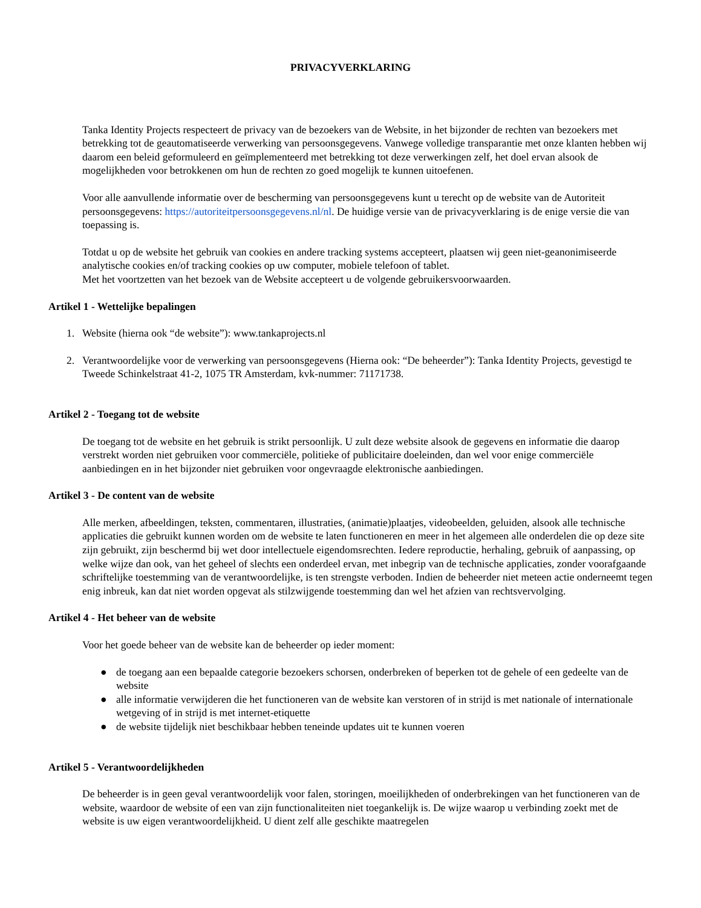PRIVACYVERKLARING
Tanka Identity Projects respecteert de privacy van de bezoekers van de Website, in het bijzonder de rechten van bezoekers met betrekking tot de geautomatiseerde verwerking van persoonsgegevens. Vanwege volledige transparantie met onze klanten hebben wij daarom een beleid geformuleerd en geïmplementeerd met betrekking tot deze verwerkingen zelf, het doel ervan alsook de mogelijkheden voor betrokkenen om hun de rechten zo goed mogelijk te kunnen uitoefenen.
Voor alle aanvullende informatie over de bescherming van persoonsgegevens kunt u terecht op de website van de Autoriteit persoonsgegevens: https://autoriteitpersoonsgegevens.nl/nl. De huidige versie van de privacyverklaring is de enige versie die van toepassing is.
Totdat u op de website het gebruik van cookies en andere tracking systems accepteert, plaatsen wij geen niet-geanonimiseerde analytische cookies en/of tracking cookies op uw computer, mobiele telefoon of tablet.
Met het voortzetten van het bezoek van de Website accepteert u de volgende gebruikersvoorwaarden.
Artikel 1 - Wettelijke bepalingen
1. Website (hierna ook “de website”): www.tankaprojects.nl
2. Verantwoordelijke voor de verwerking van persoonsgegevens (Hierna ook: “De beheerder”): Tanka Identity Projects, gevestigd te Tweede Schinkelstraat 41-2, 1075 TR Amsterdam, kvk-nummer: 71171738.
Artikel 2 - Toegang tot de website
De toegang tot de website en het gebruik is strikt persoonlijk. U zult deze website alsook de gegevens en informatie die daarop verstrekt worden niet gebruiken voor commerciële, politieke of publicitaire doeleinden, dan wel voor enige commerciële aanbiedingen en in het bijzonder niet gebruiken voor ongevraagde elektronische aanbiedingen.
Artikel 3 - De content van de website
Alle merken, afbeeldingen, teksten, commentaren, illustraties, (animatie)plaatjes, videobeelden, geluiden, alsook alle technische applicaties die gebruikt kunnen worden om de website te laten functioneren en meer in het algemeen alle onderdelen die op deze site zijn gebruikt, zijn beschermd bij wet door intellectuele eigendomsrechten. Iedere reproductie, herhaling, gebruik of aanpassing, op welke wijze dan ook, van het geheel of slechts een onderdeel ervan, met inbegrip van de technische applicaties, zonder voorafgaande schriftelijke toestemming van de verantwoordelijke, is ten strengste verboden. Indien de beheerder niet meteen actie onderneemt tegen enig inbreuk, kan dat niet worden opgevat als stilzwijgende toestemming dan wel het afzien van rechtsvervolging.
Artikel 4 - Het beheer van de website
Voor het goede beheer van de website kan de beheerder op ieder moment:
● de toegang aan een bepaalde categorie bezoekers schorsen, onderbreken of beperken tot de gehele of een gedeelte van de website
● alle informatie verwijderen die het functioneren van de website kan verstoren of in strijd is met nationale of internationale wetgeving of in strijd is met internet-etiquette
● de website tijdelijk niet beschikbaar hebben teneinde updates uit te kunnen voeren
Artikel 5 - Verantwoordelijkheden
De beheerder is in geen geval verantwoordelijk voor falen, storingen, moeilijkheden of onderbrekingen van het functioneren van de website, waardoor de website of een van zijn functionaliteiten niet toegankelijk is. De wijze waarop u verbinding zoekt met de website is uw eigen verantwoordelijkheid. U dient zelf alle geschikte maatregelen